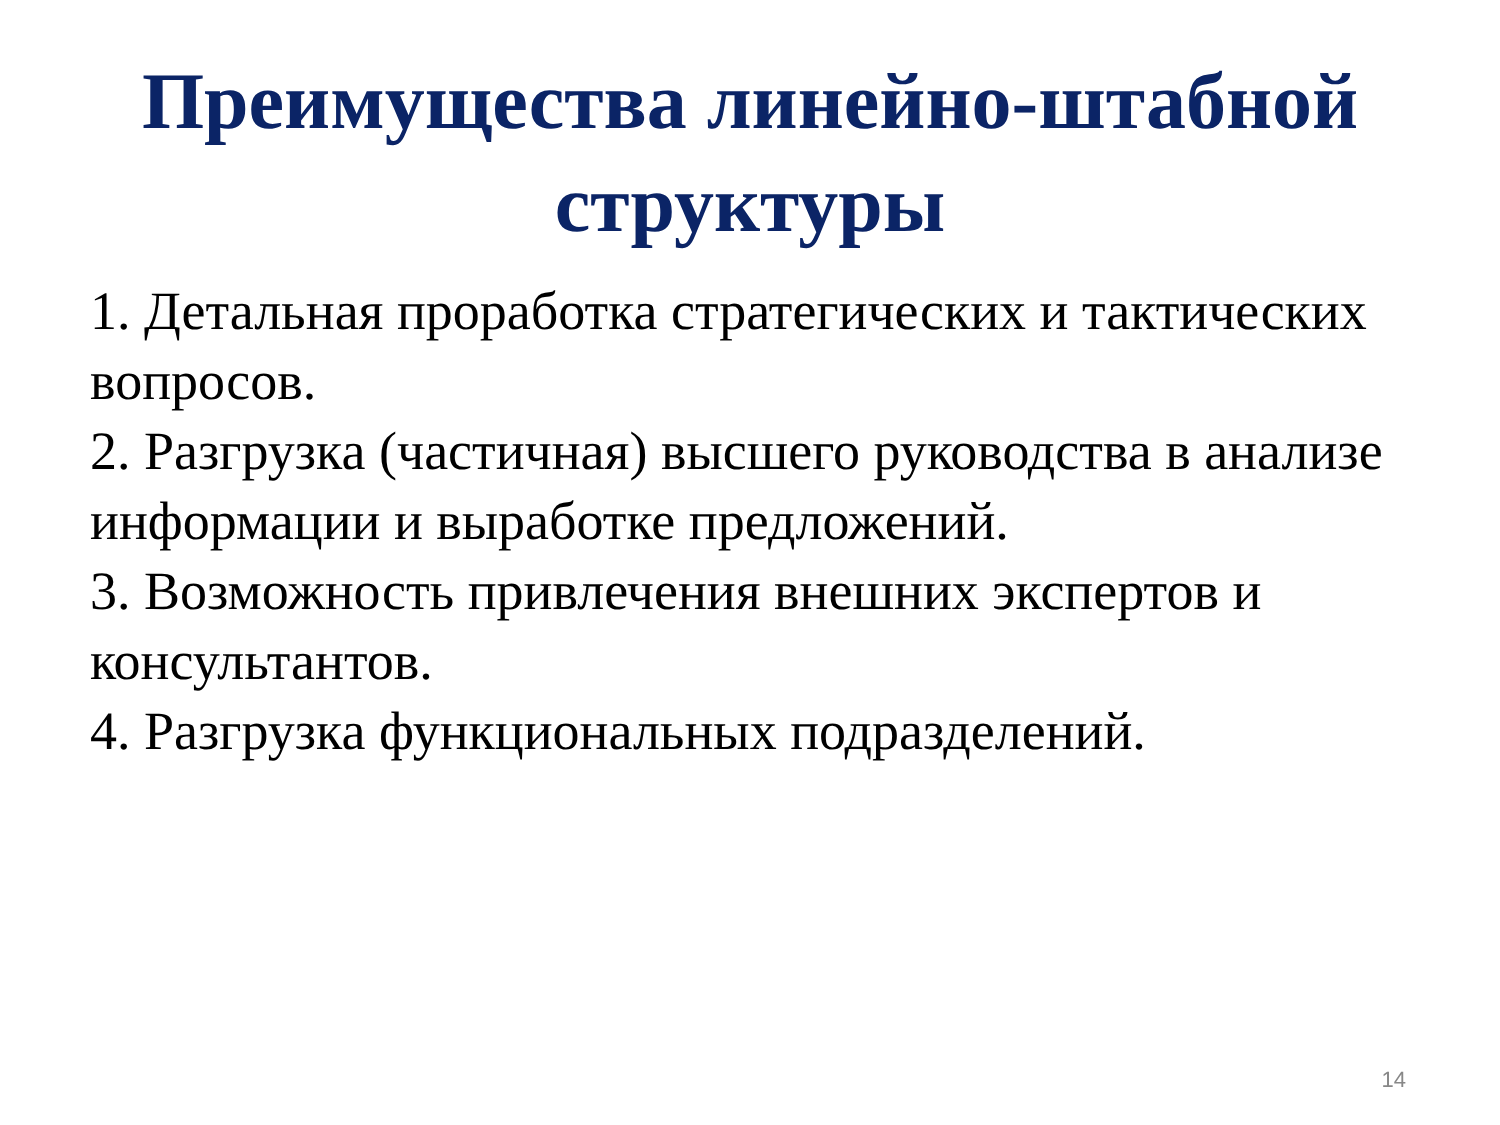Преимущества линейно-штабной
структуры
1. Детальная проработка стратегических и тактических вопросов.
2. Разгрузка (частичная) высшего руководства в анализе информации и выработке предложений.
3. Возможность привлечения внешних экспертов и консультантов.
4. Разгрузка функциональных подразделений.
14